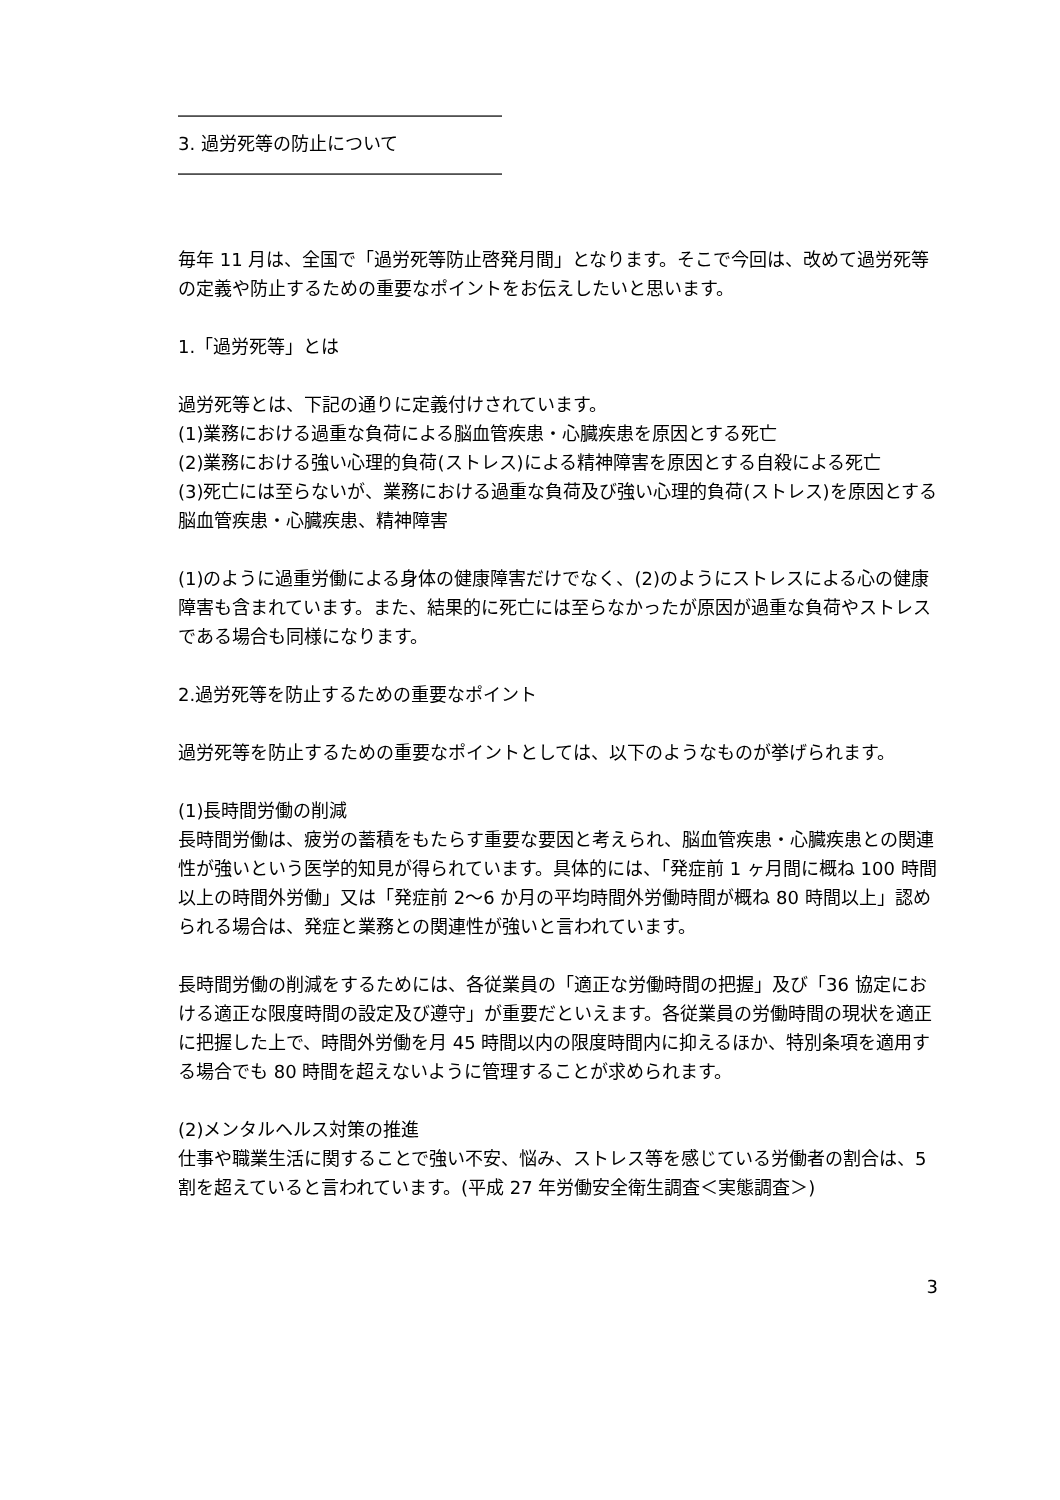――――――――――――――――――
3. 過労死等の防止について
――――――――――――――――――
毎年 11 月は、全国で「過労死等防止啓発月間」となります。そこで今回は、改めて過労死等の定義や防止するための重要なポイントをお伝えしたいと思います。
1.「過労死等」とは
過労死等とは、下記の通りに定義付けされています。
(1)業務における過重な負荷による脳血管疾患・心臓疾患を原因とする死亡
(2)業務における強い心理的負荷(ストレス)による精神障害を原因とする自殺による死亡
(3)死亡には至らないが、業務における過重な負荷及び強い心理的負荷(ストレス)を原因とする脳血管疾患・心臓疾患、精神障害
(1)のように過重労働による身体の健康障害だけでなく、(2)のようにストレスによる心の健康障害も含まれています。また、結果的に死亡には至らなかったが原因が過重な負荷やストレスである場合も同様になります。
2.過労死等を防止するための重要なポイント
過労死等を防止するための重要なポイントとしては、以下のようなものが挙げられます。
(1)長時間労働の削減
長時間労働は、疲労の蓄積をもたらす重要な要因と考えられ、脳血管疾患・心臓疾患との関連性が強いという医学的知見が得られています。具体的には、「発症前 1 ヶ月間に概ね 100 時間以上の時間外労働」又は「発症前 2～6 か月の平均時間外労働時間が概ね 80 時間以上」認められる場合は、発症と業務との関連性が強いと言われています。
長時間労働の削減をするためには、各従業員の「適正な労働時間の把握」及び「36 協定における適正な限度時間の設定及び遵守」が重要だといえます。各従業員の労働時間の現状を適正に把握した上で、時間外労働を月 45 時間以内の限度時間内に抑えるほか、特別条項を適用する場合でも 80 時間を超えないように管理することが求められます。
(2)メンタルヘルス対策の推進
仕事や職業生活に関することで強い不安、悩み、ストレス等を感じている労働者の割合は、5 割を超えていると言われています。(平成 27 年労働安全衛生調査＜実態調査＞)
3